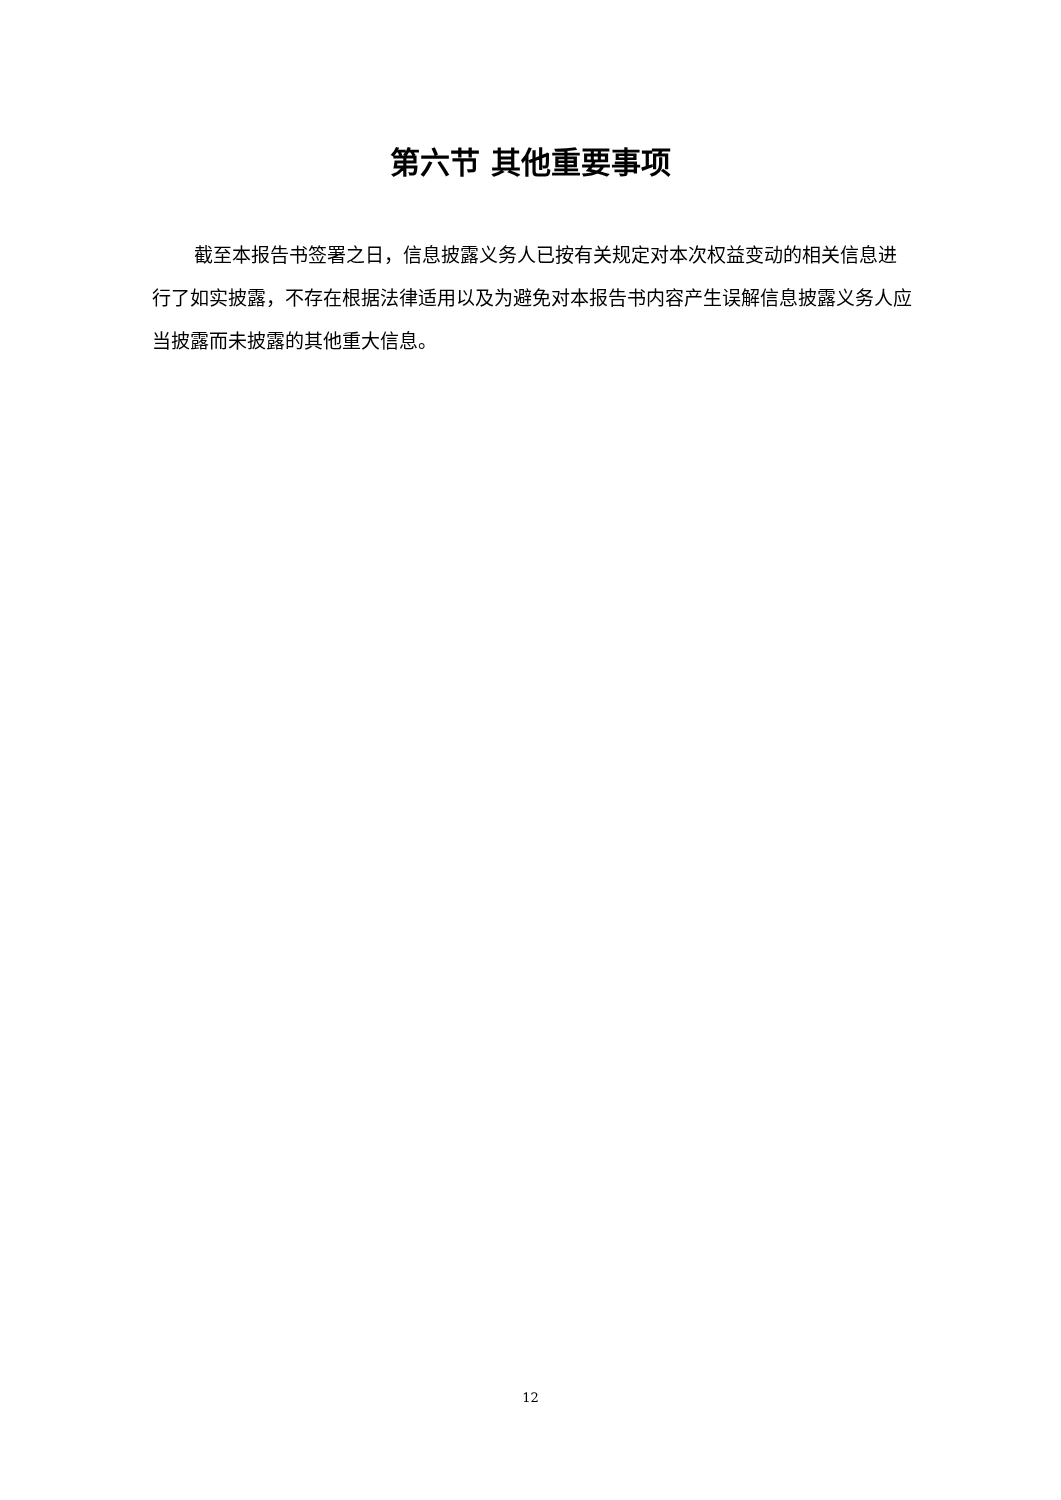第六节 其他重要事项
截至本报告书签署之日，信息披露义务人已按有关规定对本次权益变动的相关信息进行了如实披露，不存在根据法律适用以及为避免对本报告书内容产生误解信息披露义务人应当披露而未披露的其他重大信息。
12